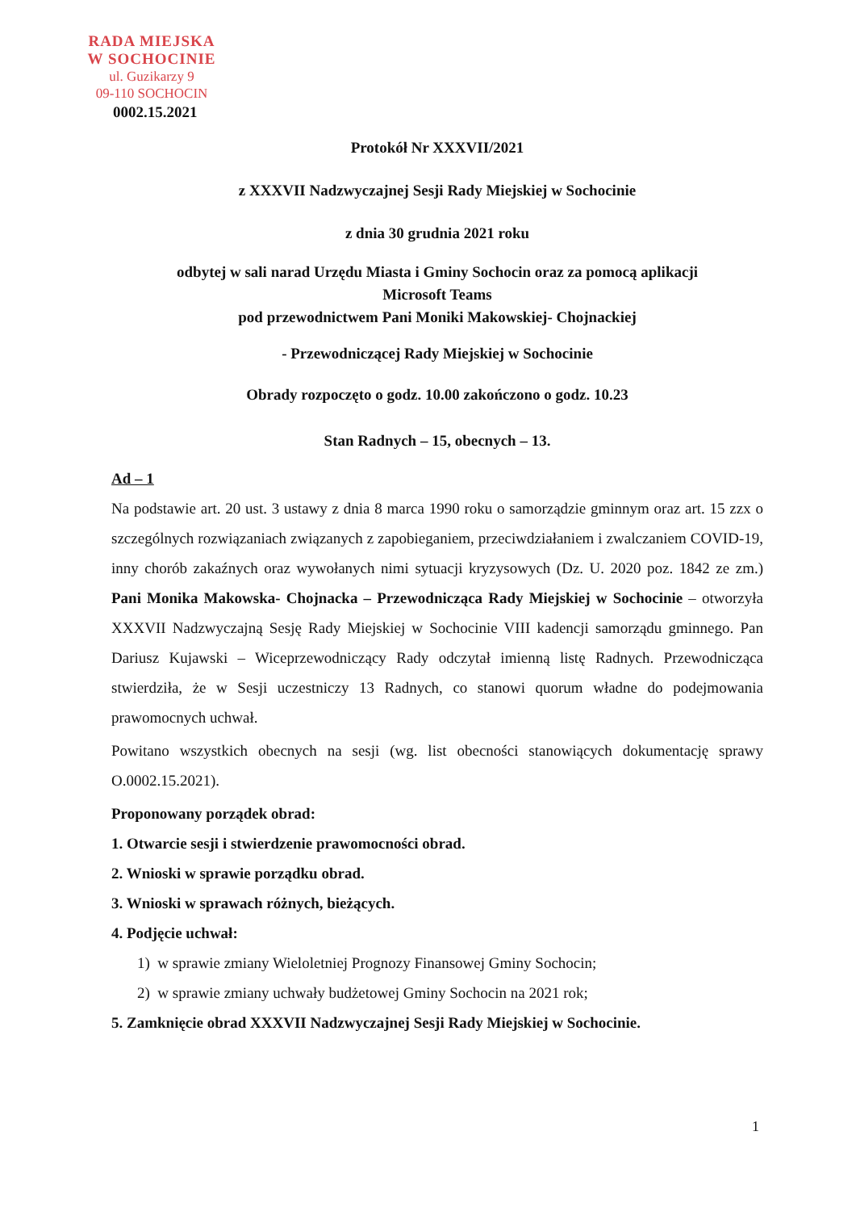RADA MIEJSKA
W SOCHOCINIE
ul. Guzikarzy 9
09-110 SOCHOCIN
0002.15.2021
Protokół Nr XXXVII/2021
z XXXVII Nadzwyczajnej Sesji Rady Miejskiej w Sochocinie
z dnia 30 grudnia 2021 roku
odbytej w sali narad Urzędu Miasta i Gminy Sochocin oraz za pomocą aplikacji
Microsoft Teams
pod przewodnictwem Pani Moniki Makowskiej- Chojnackiej
- Przewodniczącej Rady Miejskiej w Sochocinie
Obrady rozpoczęto o godz. 10.00 zakończono o godz. 10.23
Stan Radnych – 15, obecnych – 13.
Ad – 1
Na podstawie art. 20 ust. 3 ustawy z dnia 8 marca 1990 roku o samorządzie gminnym oraz art. 15 zzx o szczególnych rozwiązaniach związanych z zapobieganiem, przeciwdziałaniem i zwalczaniem COVID-19, inny chorób zakaźnych oraz wywołanych nimi sytuacji kryzysowych (Dz. U. 2020 poz. 1842 ze zm.) Pani Monika Makowska- Chojnacka – Przewodnicząca Rady Miejskiej w Sochocinie – otworzyła XXXVII Nadzwyczajną Sesję Rady Miejskiej w Sochocinie VIII kadencji samorządu gminnego. Pan Dariusz Kujawski – Wiceprzewodniczący Rady odczytał imienną listę Radnych. Przewodnicząca stwierdziła, że w Sesji uczestniczy 13 Radnych, co stanowi quorum władne do podejmowania prawomocnych uchwał.
Powitano wszystkich obecnych na sesji (wg. list obecności stanowiących dokumentację sprawy O.0002.15.2021).
Proponowany porządek obrad:
1. Otwarcie sesji i stwierdzenie prawomocności obrad.
2. Wnioski w sprawie porządku obrad.
3. Wnioski w sprawach różnych, bieżących.
4. Podjęcie uchwał:
1) w sprawie zmiany Wieloletniej Prognozy Finansowej Gminy Sochocin;
2) w sprawie zmiany uchwały budżetowej Gminy Sochocin na 2021 rok;
5. Zamknięcie obrad XXXVII Nadzwyczajnej Sesji Rady Miejskiej w Sochocinie.
1